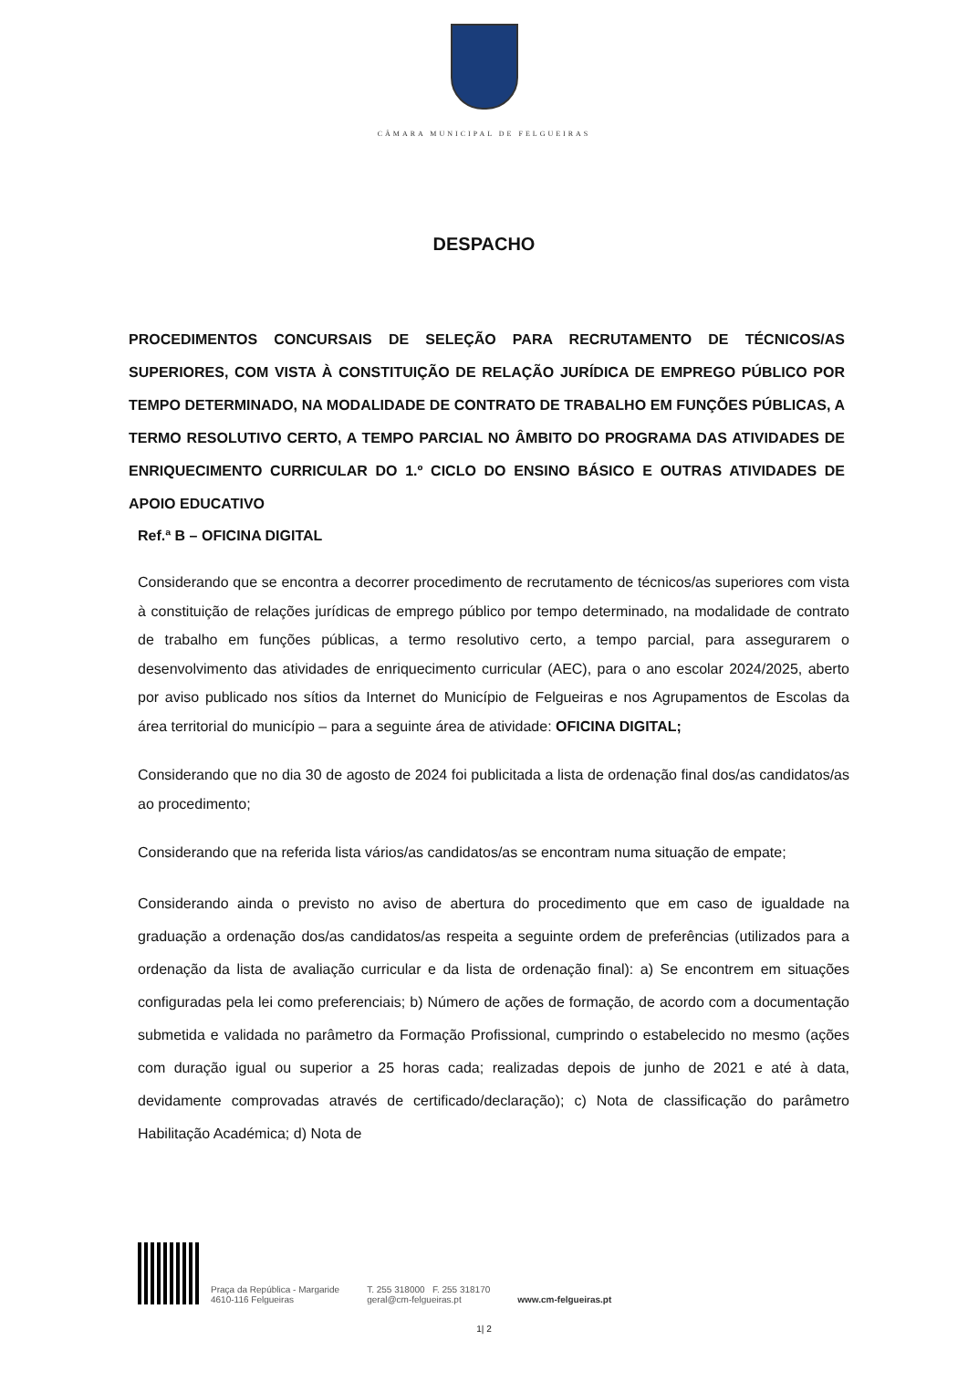CÂMARA MUNICIPAL DE FELGUEIRAS
DESPACHO
PROCEDIMENTOS CONCURSAIS DE SELEÇÃO PARA RECRUTAMENTO DE TÉCNICOS/AS SUPERIORES, COM VISTA À CONSTITUIÇÃO DE RELAÇÃO JURÍDICA DE EMPREGO PÚBLICO POR TEMPO DETERMINADO, NA MODALIDADE DE CONTRATO DE TRABALHO EM FUNÇÕES PÚBLICAS, A TERMO RESOLUTIVO CERTO, A TEMPO PARCIAL NO ÂMBITO DO PROGRAMA DAS ATIVIDADES DE ENRIQUECIMENTO CURRICULAR DO 1.º CICLO DO ENSINO BÁSICO E OUTRAS ATIVIDADES DE APOIO EDUCATIVO
Ref.ª B – OFICINA DIGITAL
Considerando que se encontra a decorrer procedimento de recrutamento de técnicos/as superiores com vista à constituição de relações jurídicas de emprego público por tempo determinado, na modalidade de contrato de trabalho em funções públicas, a termo resolutivo certo, a tempo parcial, para assegurarem o desenvolvimento das atividades de enriquecimento curricular (AEC), para o ano escolar 2024/2025, aberto por aviso publicado nos sítios da Internet do Município de Felgueiras e nos Agrupamentos de Escolas da área territorial do município – para a seguinte área de atividade: OFICINA DIGITAL;
Considerando que no dia 30 de agosto de 2024 foi publicitada a lista de ordenação final dos/as candidatos/as ao procedimento;
Considerando que na referida lista vários/as candidatos/as se encontram numa situação de empate;
Considerando ainda o previsto no aviso de abertura do procedimento que em caso de igualdade na graduação a ordenação dos/as candidatos/as respeita a seguinte ordem de preferências (utilizados para a ordenação da lista de avaliação curricular e da lista de ordenação final): a) Se encontrem em situações configuradas pela lei como preferenciais; b) Número de ações de formação, de acordo com a documentação submetida e validada no parâmetro da Formação Profissional, cumprindo o estabelecido no mesmo (ações com duração igual ou superior a 25 horas cada; realizadas depois de junho de 2021 e até à data, devidamente comprovadas através de certificado/declaração); c) Nota de classificação do parâmetro Habilitação Académica; d) Nota de
Praça da República - Margaride
4610-116 Felgueiras
T. 255 318000 F. 255 318170
geral@cm-felgueiras.pt
www.cm-felgueiras.pt
1| 2